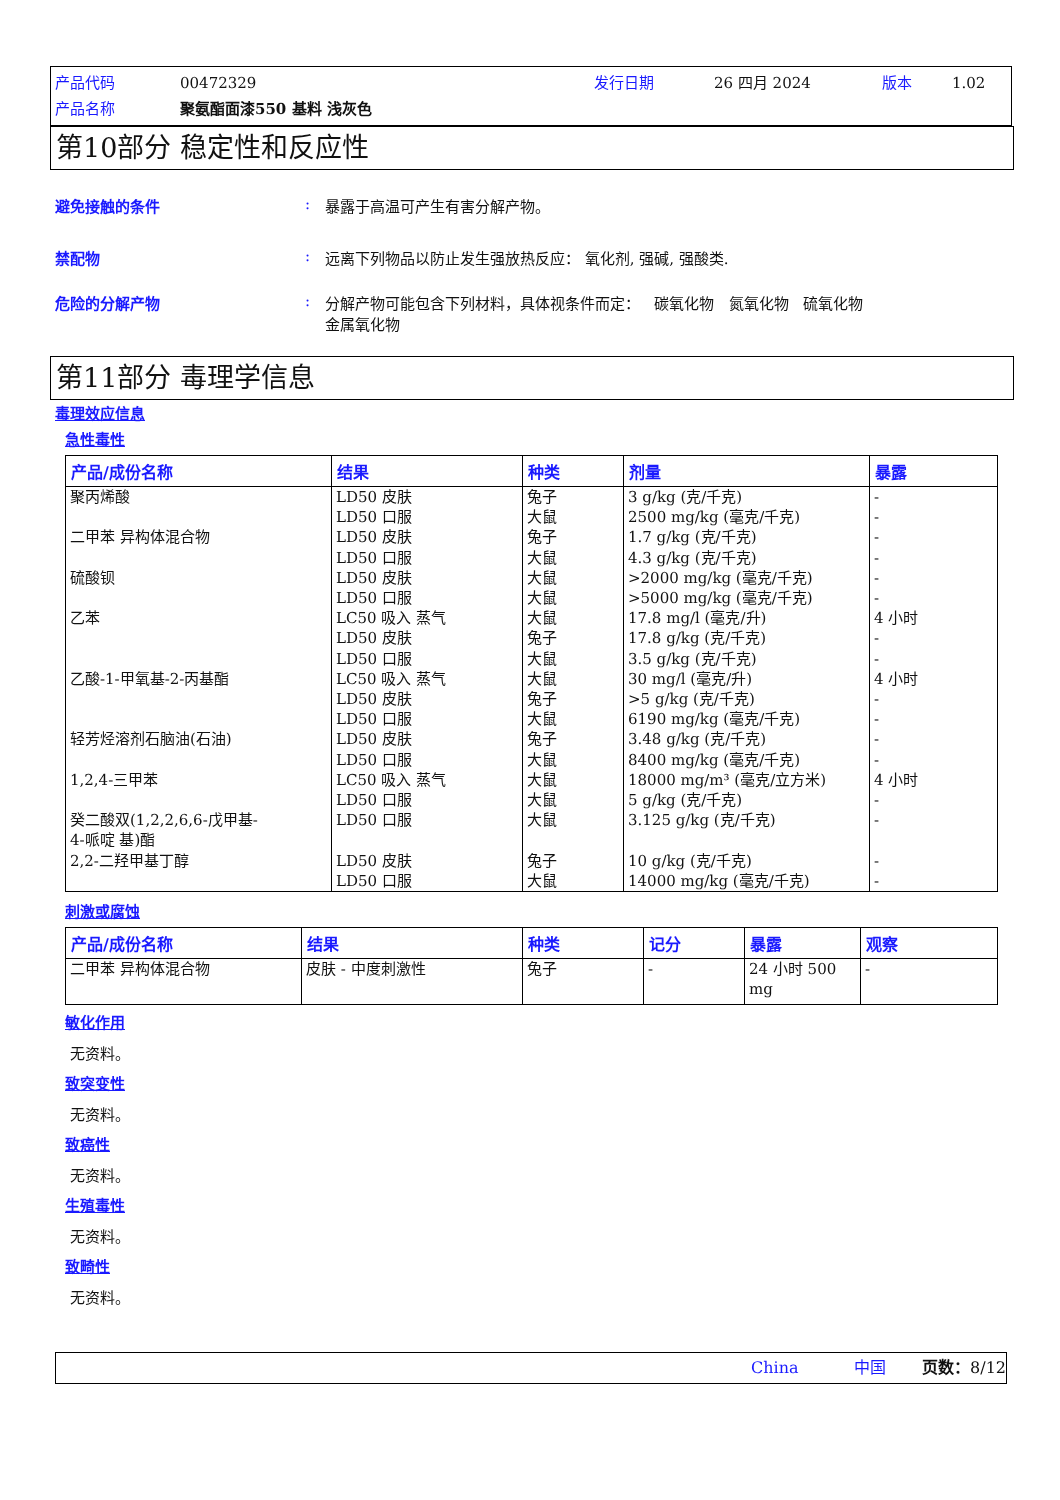| 产品代码 | 00472329 | 发行日期 | 26 四月 2024 | 版本 | 1.02 |
| 产品名称 | 聚氨酯面漆550 基料 浅灰色 | | | | |
第10部分 稳定性和反应性
避免接触的条件: 暴露于高温可产生有害分解产物。
禁配物: 远离下列物品以防止发生强放热反应： 氧化剂, 强碱, 强酸类.
危险的分解产物: 分解产物可能包含下列材料，具体视条件而定： 碳氧化物 氮氧化物 硫氧化物
金属氧化物
第11部分 毒理学信息
毒理效应信息
急性毒性
| 产品/成份名称 | 结果 | 种类 | 剂量 | 暴露 |
| --- | --- | --- | --- | --- |
| 聚丙烯酸 二甲苯 异构体混合物 硫酸钡 乙苯 乙酸-1-甲氧基-2-丙基酯 轻芳烃溶剂石脑油(石油) 1,2,4-三甲苯 癸二酸双(1,2,2,6,6-戊甲基- 4-哌啶 基)酯 2,2-二羟甲基丁醇 | LD50 皮肤 LD50 口服 LD50 皮肤 LD50 口服 LD50 皮肤 LD50 口服 LC50 吸入 蒸气 LD50 皮肤 LD50 口服 LC50 吸入 蒸气 LD50 皮肤 LD50 口服 LD50 皮肤 LD50 口服 LC50 吸入 蒸气 LD50 口服 LD50 口服 LD50 皮肤 LD50 口服 | 兔子 大鼠 兔子 大鼠 大鼠 大鼠 大鼠 兔子 大鼠 大鼠 兔子 大鼠 兔子 大鼠 大鼠 大鼠 大鼠 兔子 大鼠 | 3 g/kg (克/千克) 2500 mg/kg (毫克/千克) 1.7 g/kg (克/千克) 4.3 g/kg (克/千克) >2000 mg/kg (毫克/千克) >5000 mg/kg (毫克/千克) 17.8 mg/l (毫克/升) 17.8 g/kg (克/千克) 3.5 g/kg (克/千克) 30 mg/l (毫克/升) >5 g/kg (克/千克) 6190 mg/kg (毫克/千克) 3.48 g/kg (克/千克) 8400 mg/kg (毫克/千克) 18000 mg/m³ (毫克/立方米) 5 g/kg (克/千克) 3.125 g/kg (克/千克) 10 g/kg (克/千克) 14000 mg/kg (毫克/千克) | - - - - - - 4 小时 - - 4 小时 - - - - 4 小时 - - - - |
刺激或腐蚀
| 产品/成份名称 | 结果 | 种类 | 记分 | 暴露 | 观察 |
| --- | --- | --- | --- | --- | --- |
| 二甲苯 异构体混合物 | 皮肤 - 中度刺激性 | 兔子 | - | 24 小时 500 mg | - |
敏化作用
无资料。
致突变性
无资料。
致癌性
无资料。
生殖毒性
无资料。
致畸性
无资料。
China 中国 页数：8/12